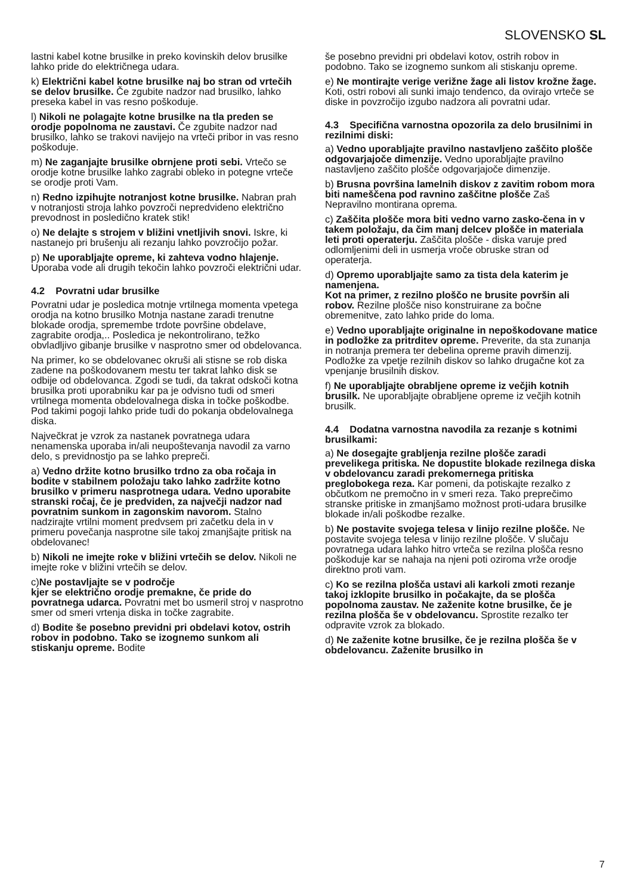SLOVENSKO SL
lastni kabel kotne brusilke in preko kovinskih delov brusilke lahko pride do električnega udara.
k) Električni kabel kotne brusilke naj bo stran od vrtečih se delov brusilke. Če zgubite nadzor nad brusilko, lahko preseka kabel in vas resno poškoduje.
l) Nikoli ne polagajte kotne brusilke na tla preden se orodje popolnoma ne zaustavi. Če zgubite nadzor nad brusilko, lahko se trakovi navijejo na vrteči pribor in vas resno poškoduje.
m) Ne zaganjajte brusilke obrnjene proti sebi. Vrtečo se orodje kotne brusilke lahko zagrabi obleko in potegne vrteče se orodje proti Vam.
n) Redno izpihujte notranjost kotne brusilke. Nabran prah v notranjosti stroja lahko povzroči nepredvideno električno prevodnost in posledično kratek stik!
o) Ne delajte s strojem v bližini vnetljivih snovi. Iskre, ki nastanejo pri brušenju ali rezanju lahko povzročijo požar.
p) Ne uporabljajte opreme, ki zahteva vodno hlajenje. Uporaba vode ali drugih tekočin lahko povzroči električni udar.
4.2 Povratni udar brusilke
Povratni udar je posledica motnje vrtilnega momenta vpetega orodja na kotno brusilko Motnja nastane zaradi trenutne blokade orodja, spremembe trdote površine obdelave, zagrabite orodja,.. Posledica je nekontrolirano, težko obvladljivo gibanje brusilke v nasprotno smer od obdelovanca.
Na primer, ko se obdelovanec okruši ali stisne se rob diska zadene na poškodovanem mestu ter takrat lahko disk se odbije od obdelovanca. Zgodi se tudi, da takrat odskoči kotna brusilka proti uporabniku kar pa je odvisno tudi od smeri vrtilnega momenta obdelovalnega diska in točke poškodbe. Pod takimi pogoji lahko pride tudi do pokanja obdelovalnega diska.
Največkrat je vzrok za nastanek povratnega udara nenamenska uporaba in/ali neupoštevanja navodil za varno delo, s previdnostjo pa se lahko prepreči.
a) Vedno držite kotno brusilko trdno za oba ročaja in bodite v stabilnem položaju tako lahko zadržite kotno brusilko v primeru nasprotnega udara. Vedno uporabite stranski ročaj, če je predviden, za največji nadzor nad povratnim sunkom in zagonskim navorom. Stalno nadzirajte vrtilni moment predvsem pri začetku dela in v primeru povečanja nasprotne sile takoj zmanjšajte pritisk na obdelovanec!
b) Nikoli ne imejte roke v bližini vrtečih se delov. Nikoli ne imejte roke v bližini vrtečih se delov.
c)Ne postavljajte se v področje
kjer se električno orodje premakne, če pride do povratnega udarca. Povratni met bo usmeril stroj v nasprotno smer od smeri vrtenja diska in točke zagrabite.
d) Bodite še posebno previdni pri obdelavi kotov, ostrih robov in podobno. Tako se izognemo sunkom ali stiskanju opreme. Bodite
še posebno previdni pri obdelavi kotov, ostrih robov in podobno. Tako se izognemo sunkom ali stiskanju opreme.
e) Ne montirajte verige verižne žage ali listov krožne žage. Koti, ostri robovi ali sunki imajo tendenco, da ovirajo vrteče se diske in povzročijo izgubo nadzora ali povratni udar.
4.3 Specifična varnostna opozorila za delo brusilnimi in rezilnimi diski:
a) Vedno uporabljajte pravilno nastavljeno zaščito plošče odgovarjajoče dimenzije. Vedno uporabljajte pravilno nastavljeno zaščito plošče odgovarjajoče dimenzije.
b) Brusna površina lamelnih diskov z zavitim robom mora biti nameščena pod ravnino zaščitne plošče Zaš Nepravilno montirana oprema.
c) Zaščita plošče mora biti vedno varno zasko-čena in v takem položaju, da čim manj delcev plošče in materiala leti proti operaterju. Zaščita plošče - diska varuje pred odlomljenimi deli in usmerja vroče obruske stran od operaterja.
d) Opremo uporabljajte samo za tista dela katerim je namenjena.
Kot na primer, z rezilno ploščo ne brusite površin ali robov. Rezilne plošče niso konstruirane za bočne obremenitve, zato lahko pride do loma.
e) Vedno uporabljajte originalne in nepoškodovane matice in podložke za pritrditev opreme. Preverite, da sta zunanja in notranja premera ter debelina opreme pravih dimenzij. Podložke za vpetje rezilnih diskov so lahko drugačne kot za vpenjanje brusilnih diskov.
f) Ne uporabljajte obrabljene opreme iz večjih kotnih brusilk. Ne uporabljajte obrabljene opreme iz večjih kotnih brusilk.
4.4 Dodatna varnostna navodila za rezanje s kotnimi brusilkami:
a) Ne dosegajte grabljenja rezilne plošče zaradi prevelikega pritiska. Ne dopustite blokade rezilnega diska v obdelovancu zaradi prekomernega pritiska preglobokega reza. Kar pomeni, da potiskajte rezalko z občutkom ne premočno in v smeri reza. Tako preprečimo stranske pritiske in zmanjšamo možnost proti-udara brusilke blokade in/ali poškodbe rezalke.
b) Ne postavite svojega telesa v linijo rezilne plošče. Ne postavite svojega telesa v linijo rezilne plošče. V slučaju povratnega udara lahko hitro vrteča se rezilna plošča resno poškoduje kar se nahaja na njeni poti oziroma vrže orodje direktno proti vam.
c) Ko se rezilna plošča ustavi ali karkoli zmoti rezanje takoj izklopite brusilko in počakajte, da se plošča popolnoma zaustav. Ne zaženite kotne brusilke, če je rezilna plošča še v obdelovancu. Sprostite rezalko ter odpravite vzrok za blokado.
d) Ne zaženite kotne brusilke, če je rezilna plošča še v obdelovancu. Zaženite brusilko in
7